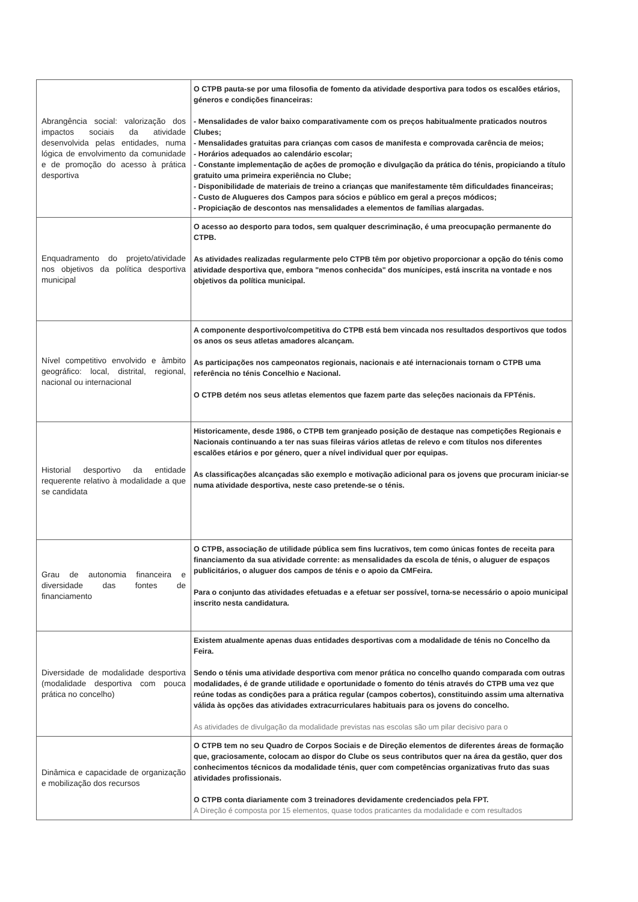| Abrangência social: valorização dos impactos sociais da atividade desenvolvida pelas entidades, numa lógica de envolvimento da comunidade e de promoção do acesso à prática desportiva | O CTPB pauta-se por uma filosofia de fomento da atividade desportiva para todos os escalões etários, géneros e condições financeiras: - Mensalidades de valor baixo comparativamente com os preços habitualmente praticados noutros Clubes; - Mensalidades gratuitas para crianças com casos de manifesta e comprovada carência de meios; - Horários adequados ao calendário escolar; - Constante implementação de ações de promoção e divulgação da prática do ténis, propiciando a título gratuito uma primeira experiência no Clube; - Disponibilidade de materiais de treino a crianças que manifestamente têm dificuldades financeiras; - Custo de Alugueres dos Campos para sócios e público em geral a preços módicos; - Propiciação de descontos nas mensalidades a elementos de famílias alargadas. |
| Enquadramento do projeto/atividade nos objetivos da política desportiva municipal | O acesso ao desporto para todos, sem qualquer descriminação, é uma preocupação permanente do CTPB. As atividades realizadas regularmente pelo CTPB têm por objetivo proporcionar a opção do ténis como atividade desportiva que, embora "menos conhecida" dos munícipes, está inscrita na vontade e nos objetivos da política municipal. |
| Nível competitivo envolvido e âmbito geográfico: local, distrital, regional, nacional ou internacional | A componente desportivo/competitiva do CTPB está bem vincada nos resultados desportivos que todos os anos os seus atletas amadores alcançam. As participações nos campeonatos regionais, nacionais e até internacionais tornam o CTPB uma referência no ténis Concelhio e Nacional. O CTPB detém nos seus atletas elementos que fazem parte das seleções nacionais da FPTénis. |
| Historial desportivo da entidade requerente relativo à modalidade a que se candidata | Historicamente, desde 1986, o CTPB tem granjeado posição de destaque nas competições Regionais e Nacionais continuando a ter nas suas fileiras vários atletas de relevo e com títulos nos diferentes escalões etários e por género, quer a nível individual quer por equipas. As classificações alcançadas são exemplo e motivação adicional para os jovens que procuram iniciar-se numa atividade desportiva, neste caso pretende-se o ténis. |
| Grau de autonomia financeira e diversidade das fontes de financiamento | O CTPB, associação de utilidade pública sem fins lucrativos, tem como únicas fontes de receita para financiamento da sua atividade corrente: as mensalidades da escola de ténis, o aluguer de espaços publicitários, o aluguer dos campos de ténis e o apoio da CMFeira. Para o conjunto das atividades efetuadas e a efetuar ser possível, torna-se necessário o apoio municipal inscrito nesta candidatura. |
| Diversidade de modalidade desportiva (modalidade desportiva com pouca prática no concelho) | Existem atualmente apenas duas entidades desportivas com a modalidade de ténis no Concelho da Feira. Sendo o ténis uma atividade desportiva com menor prática no concelho quando comparada com outras modalidades, é de grande utilidade e oportunidade o fomento do ténis através do CTPB uma vez que reúne todas as condições para a prática regular (campos cobertos), constituindo assim uma alternativa válida às opções das atividades extracurriculares habituais para os jovens do concelho. As atividades de divulgação da modalidade previstas nas escolas são um pilar decisivo para o |
| Dinâmica e capacidade de organização e mobilização dos recursos | O CTPB tem no seu Quadro de Corpos Sociais e de Direção elementos de diferentes áreas de formação que, graciosamente, colocam ao dispor do Clube os seus contributos quer na área da gestão, quer dos conhecimentos técnicos da modalidade ténis, quer com competências organizativas fruto das suas atividades profissionais. O CTPB conta diariamente com 3 treinadores devidamente credenciados pela FPT. A Direção é composta por 15 elementos, quase todos praticantes da modalidade e com resultados |